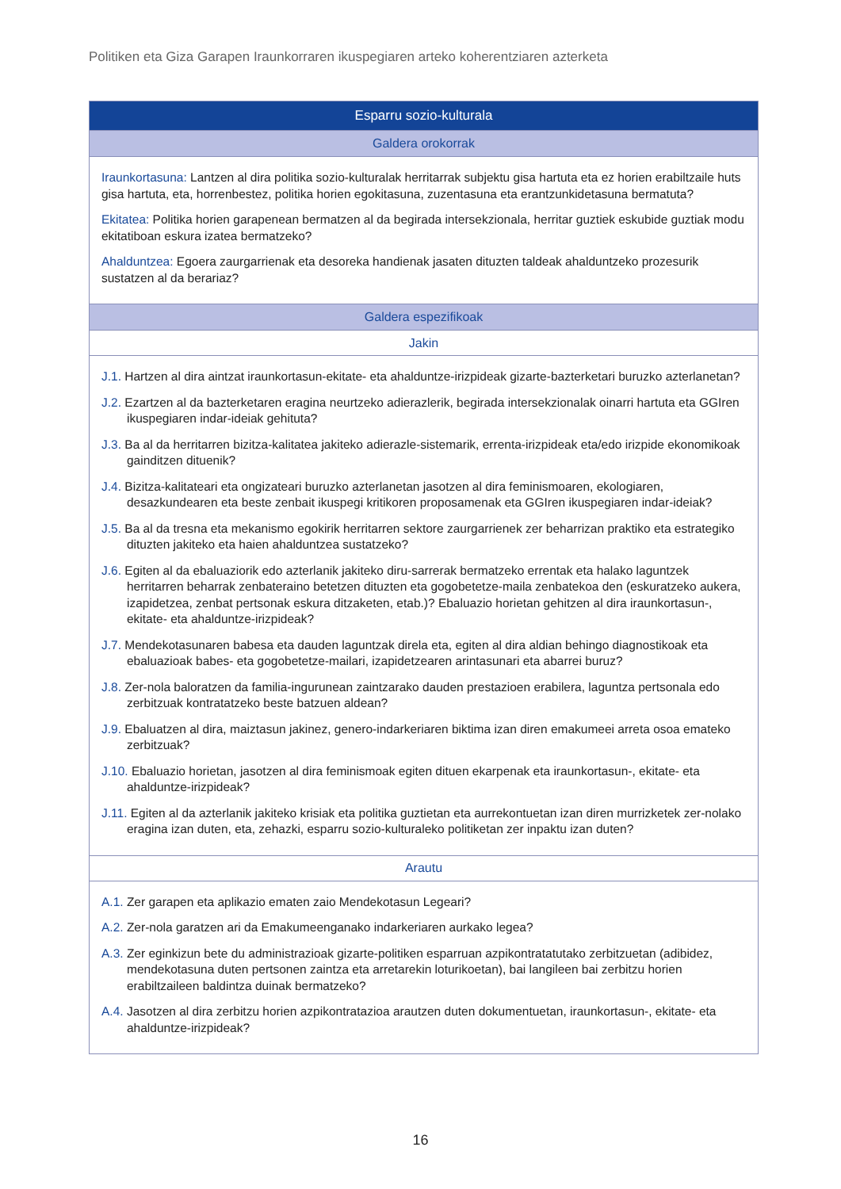Politiken eta Giza Garapen Iraunkorraren ikuspegiaren arteko koherentziaren azterketa
| Esparru sozio-kulturala |
| --- |
| Galdera orokorrak |
| Iraunkortasuna: Lantzen al dira politika sozio-kulturalak herritarrak subjektu gisa hartuta eta ez horien erabiltzaile huts gisa hartuta, eta, horrenbestez, politika horien egokitasuna, zuzentasuna eta erantzunkidetasuna bermatuta? Ekitatea: Politika horien garapenean bermatzen al da begirada intersekzionala, herritar guztiek eskubide guztiak modu ekitatiboan eskura izatea bermatzeko? Ahalduntzea: Egoera zaurgarrienak eta desoreka handienak jasaten dituzten taldeak ahalduntzeko prozesurik sustatzen al da berariaz? |
| Galdera espezifikoak |
| Jakin |
| J.1. Hartzen al dira aintzat iraunkortasun-ekitate- eta ahalduntze-irizpideak gizarte-bazterketari buruzko azterlanetan? J.2. Ezartzen al da bazterketaren eragina neurtzeko adierazlerik, begirada intersekzionalak oinarri hartuta eta GGIren ikuspegiaren indar-ideiak gehituta? J.3. Ba al da herritarren bizitza-kalitatea jakiteko adierazle-sistemarik, errenta-irizpideak eta/edo irizpide ekonomikoak gainditzen dituenik? J.4. Bizitza-kalitateari eta ongizateari buruzko azterlanetan jasotzen al dira feminismoaren, ekologiaren, desazkundearen eta beste zenbait ikuspegi kritikoren proposamenak eta GGIren ikuspegiaren indar-ideiak? J.5. Ba al da tresna eta mekanismo egokirik herritarren sektore zaurgarrienek zer beharrizan praktiko eta estrategiko dituzten jakiteko eta haien ahalduntzea sustatzeko? J.6. Egiten al da ebaluaziorik edo azterlanik jakiteko diru-sarrerak bermatzeko errentak eta halako laguntzek herritarren beharrak zenbateraino betetzen dituzten eta gogobetetze-maila zenbatekoa den (eskuratzeko aukera, izapidetzea, zenbat pertsonak eskura ditzaketen, etab.)? Ebaluazio horietan gehitzen al dira iraunkortasun-, ekitate- eta ahalduntze-irizpideak? J.7. Mendekotasunaren babesa eta dauden laguntzak direla eta, egiten al dira aldian behingo diagnostikoak eta ebaluazioak babes- eta gogobetetze-mailari, izapidetzearen arintasunari eta abarrei buruz? J.8. Zer-nola baloratzen da familia-ingurunean zaintzarako dauden prestazioen erabilera, laguntza pertsonala edo zerbitzuak kontratatzeko beste batzuen aldean? J.9. Ebaluatzen al dira, maiztasun jakinez, genero-indarkeriaren biktima izan diren emakumeei arreta osoa emateko zerbitzuak? J.10. Ebaluazio horietan, jasotzen al dira feminismoak egiten dituen ekarpenak eta iraunkortasun-, ekitate- eta ahalduntze-irizpideak? J.11. Egiten al da azterlanik jakiteko krisiak eta politika guztietan eta aurrekontuetan izan diren murrizketek zer-nolako eragina izan duten, eta, zehazki, esparru sozio-kulturaleko politiketan zer inpaktu izan duten? |
| Arautu |
| A.1. Zer garapen eta aplikazio ematen zaio Mendekotasun Legeari? A.2. Zer-nola garatzen ari da Emakumeenganako indarkeriaren aurkako legea? A.3. Zer eginkizun bete du administrazioak gizarte-politiken esparruan azpikontratatutako zerbitzuetan (adibidez, mendekotasuna duten pertsonen zaintza eta arretarekin loturikoetan), bai langileen bai zerbitzu horien erabiltzaileen baldintza duinak bermatzeko? A.4. Jasotzen al dira zerbitzu horien azpikontratazioa arautzen duten dokumentuetan, iraunkortasun-, ekitate- eta ahalduntze-irizpideak? |
16